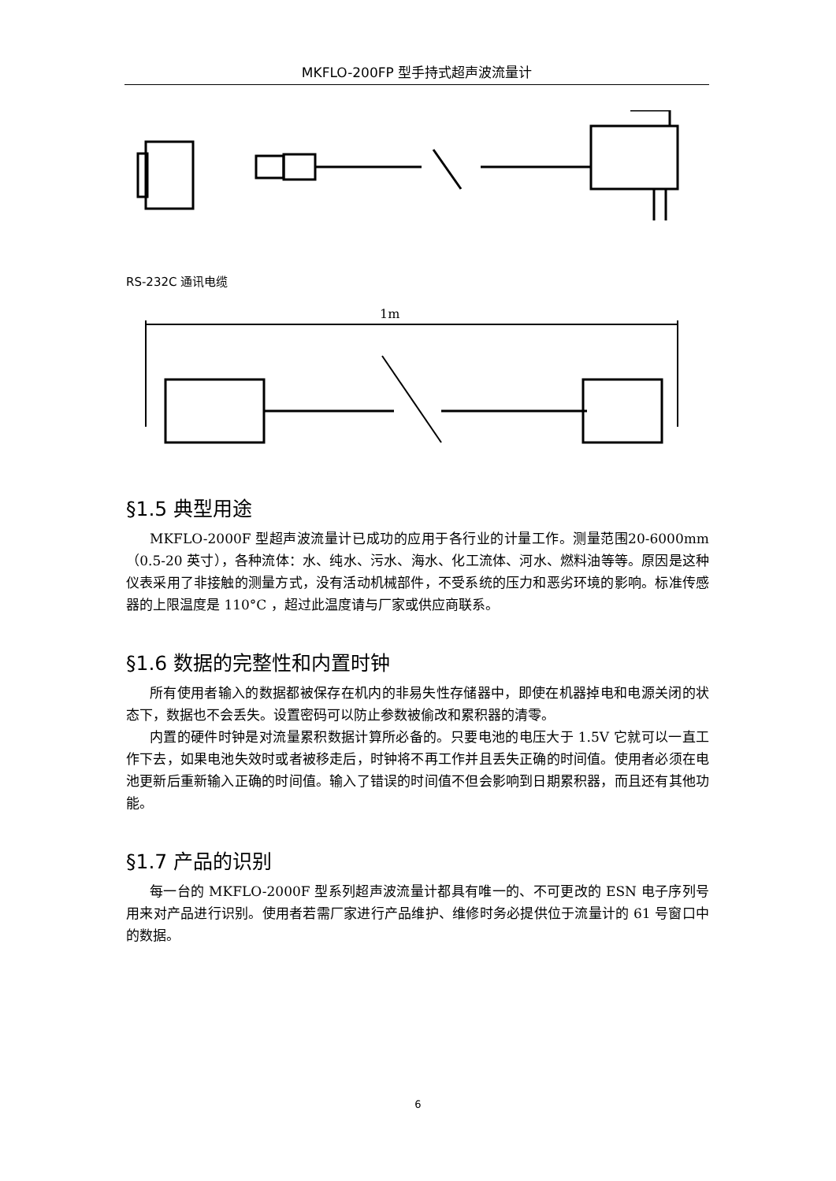MKFLO-200FP 型手持式超声波流量计
RS-232C 通讯电缆
1m
§1.5 典型用途
MKFLO-2000F 型超声波流量计已成功的应用于各行业的计量工作。测量范围20-6000mm（0.5-20 英寸），各种流体：水、纯水、污水、海水、化工流体、河水、燃料油等等。原因是这种仪表采用了非接触的测量方式，没有活动机械部件，不受系统的压力和恶劣环境的影响。标准传感器的上限温度是 110°C ，超过此温度请与厂家或供应商联系。
§1.6 数据的完整性和内置时钟
所有使用者输入的数据都被保存在机内的非易失性存储器中，即使在机器掉电和电源关闭的状态下，数据也不会丢失。设置密码可以防止参数被偷改和累积器的清零。
内置的硬件时钟是对流量累积数据计算所必备的。只要电池的电压大于 1.5V 它就可以一直工作下去，如果电池失效时或者被移走后，时钟将不再工作并且丢失正确的时间值。使用者必须在电池更新后重新输入正确的时间值。输入了错误的时间值不但会影响到日期累积器，而且还有其他功能。
§1.7 产品的识别
每一台的 MKFLO-2000F 型系列超声波流量计都具有唯一的、不可更改的 ESN 电子序列号用来对产品进行识别。使用者若需厂家进行产品维护、维修时务必提供位于流量计的 61 号窗口中的数据。
6